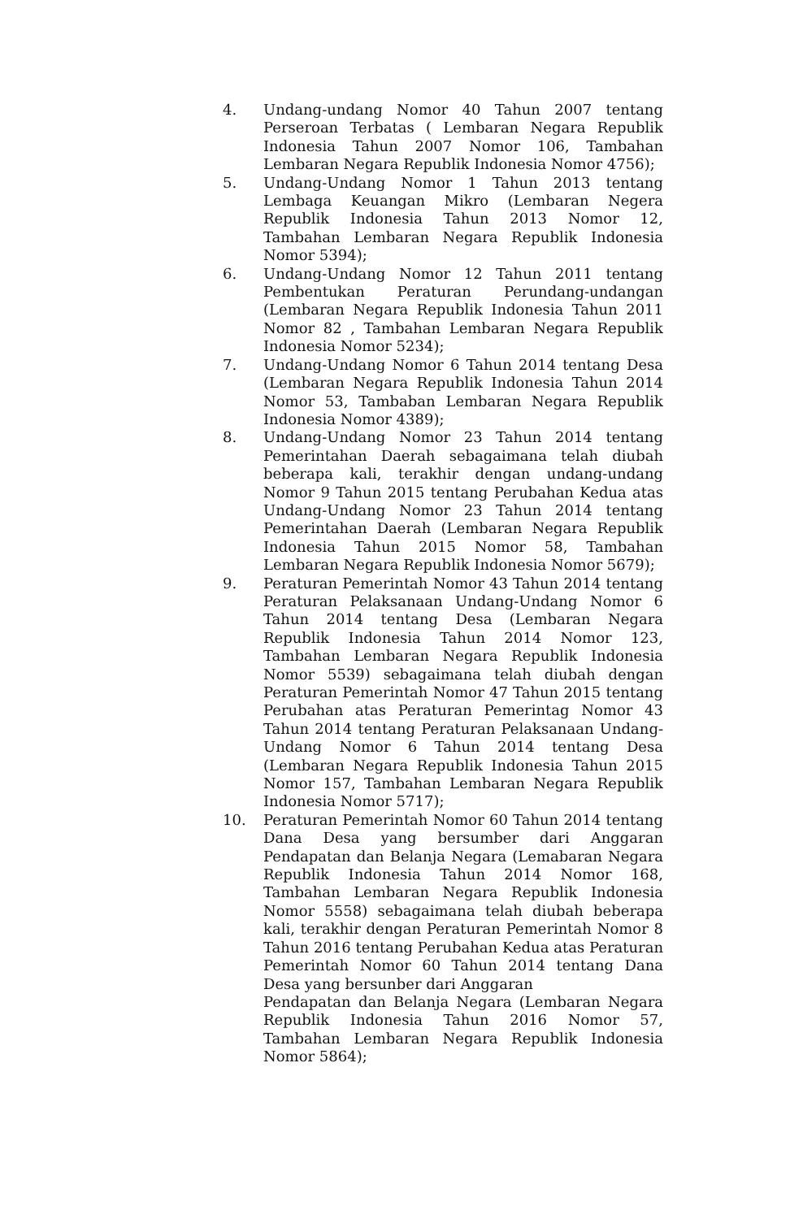4. Undang-undang Nomor 40 Tahun 2007 tentang Perseroan Terbatas ( Lembaran Negara Republik Indonesia Tahun 2007 Nomor 106, Tambahan Lembaran Negara Republik Indonesia Nomor 4756);
5. Undang-Undang Nomor 1 Tahun 2013 tentang Lembaga Keuangan Mikro (Lembaran Negera Republik Indonesia Tahun 2013 Nomor 12, Tambahan Lembaran Negara Republik Indonesia Nomor 5394);
6. Undang-Undang Nomor 12 Tahun 2011 tentang Pembentukan Peraturan Perundang-undangan (Lembaran Negara Republik Indonesia Tahun 2011 Nomor 82 , Tambahan Lembaran Negara Republik Indonesia Nomor 5234);
7. Undang-Undang Nomor 6 Tahun 2014 tentang Desa (Lembaran Negara Republik Indonesia Tahun 2014 Nomor 53, Tambaban Lembaran Negara Republik Indonesia Nomor 4389);
8. Undang-Undang Nomor 23 Tahun 2014 tentang Pemerintahan Daerah sebagaimana telah diubah beberapa kali, terakhir dengan undang-undang Nomor 9 Tahun 2015 tentang Perubahan Kedua atas Undang-Undang Nomor 23 Tahun 2014 tentang Pemerintahan Daerah (Lembaran Negara Republik Indonesia Tahun 2015 Nomor 58, Tambahan Lembaran Negara Republik Indonesia Nomor 5679);
9. Peraturan Pemerintah Nomor 43 Tahun 2014 tentang Peraturan Pelaksanaan Undang-Undang Nomor 6 Tahun 2014 tentang Desa (Lembaran Negara Republik Indonesia Tahun 2014 Nomor 123, Tambahan Lembaran Negara Republik Indonesia Nomor 5539) sebagaimana telah diubah dengan Peraturan Pemerintah Nomor 47 Tahun 2015 tentang Perubahan atas Peraturan Pemerintag Nomor 43 Tahun 2014 tentang Peraturan Pelaksanaan Undang-Undang Nomor 6 Tahun 2014 tentang Desa (Lembaran Negara Republik Indonesia Tahun 2015 Nomor 157, Tambahan Lembaran Negara Republik Indonesia Nomor 5717);
10. Peraturan Pemerintah Nomor 60 Tahun 2014 tentang Dana Desa yang bersumber dari Anggaran Pendapatan dan Belanja Negara (Lemabaran Negara Republik Indonesia Tahun 2014 Nomor 168, Tambahan Lembaran Negara Republik Indonesia Nomor 5558) sebagaimana telah diubah beberapa kali, terakhir dengan Peraturan Pemerintah Nomor 8 Tahun 2016 tentang Perubahan Kedua atas Peraturan Pemerintah Nomor 60 Tahun 2014 tentang Dana Desa yang bersunber dari Anggaran
Pendapatan dan Belanja Negara (Lembaran Negara Republik Indonesia Tahun 2016 Nomor 57, Tambahan Lembaran Negara Republik Indonesia Nomor 5864);